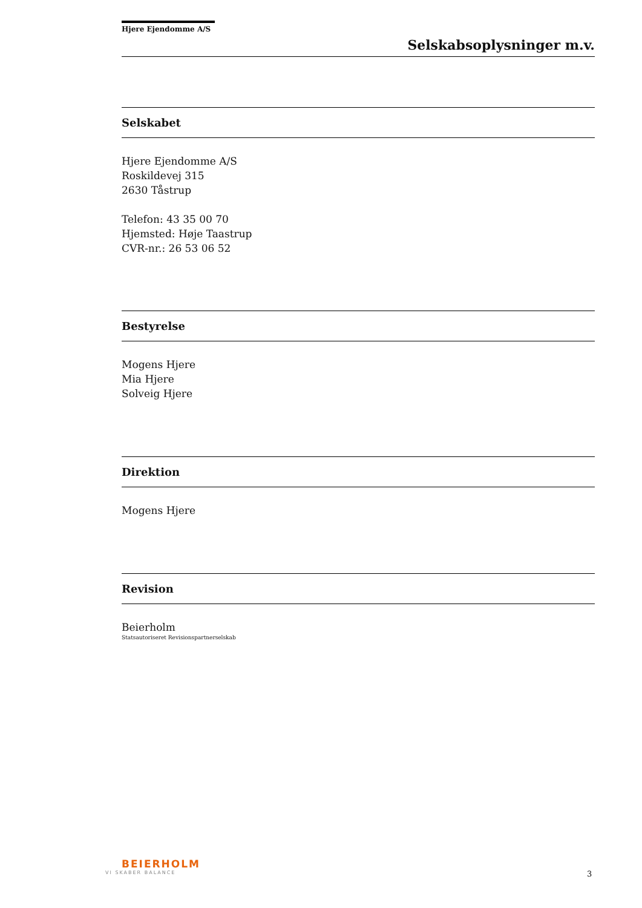Hjere Ejendomme A/S
Selskabsoplysninger m.v.
Selskabet
Hjere Ejendomme A/S
Roskildevej 315
2630 Tåstrup
Telefon: 43 35 00 70
Hjemsted: Høje Taastrup
CVR-nr.: 26 53 06 52
Bestyrelse
Mogens Hjere
Mia Hjere
Solveig Hjere
Direktion
Mogens Hjere
Revision
Beierholm
Statsautoriseret Revisionspartnerselskab
BEIERHOLM
VI SKABER BALANCE
3